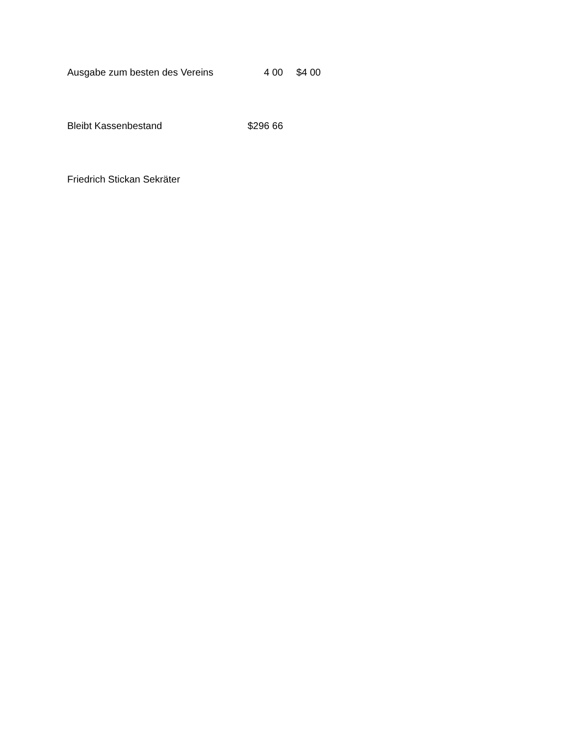| Ausgabe zum besten des Vereins | 4 00 | $4 00 |
| Bleibt Kassenbestand | $296 66 | |
Friedrich Stickan Sekräter